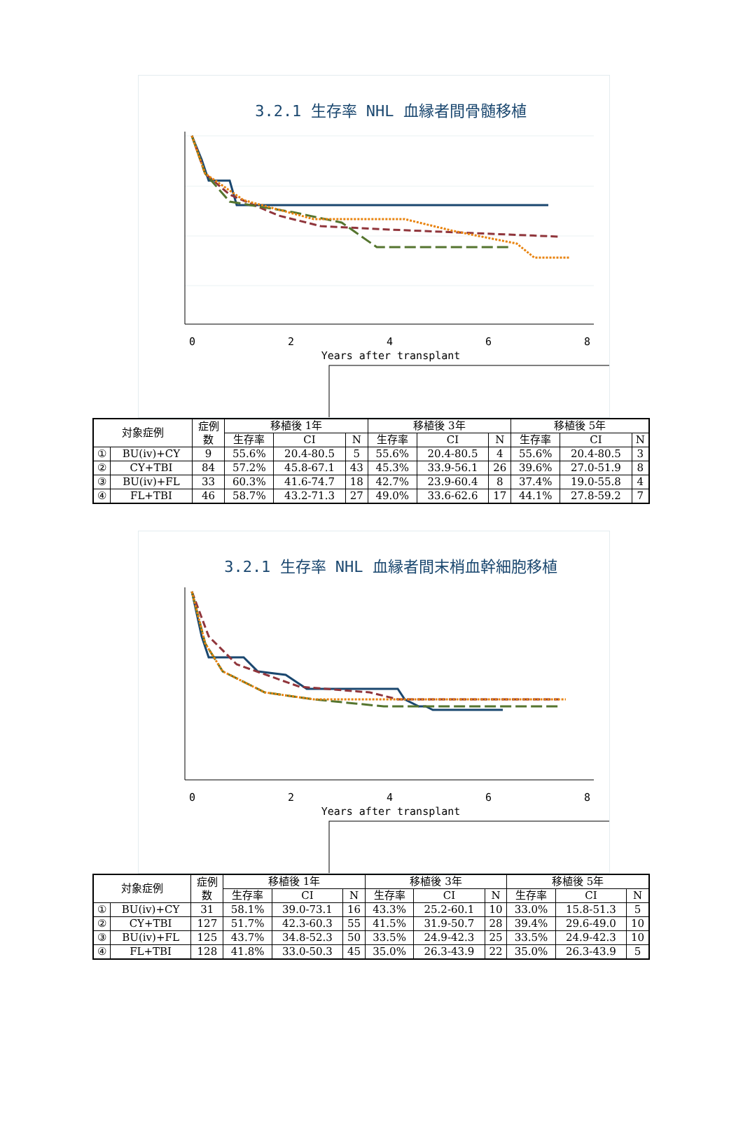3.2.1 生存率 NHL 血縁者間骨髄移植
0
2
4
6
8
Years after transplant
| 対象症例 | | 症例 数 | 移植後 1年 | | | 移植後 3年 | | | 移植後 5年 | | |
| --- | --- | --- | --- | --- | --- | --- | --- | --- | --- | --- | --- |
| | | | 生存率 | CI | N | 生存率 | CI | N | 生存率 | CI | N |
| ① | BU(iv)+CY | 9 | 55.6% | 20.4-80.5 | 5 | 55.6% | 20.4-80.5 | 4 | 55.6% | 20.4-80.5 | 3 |
| ② | CY+TBI | 84 | 57.2% | 45.8-67.1 | 43 | 45.3% | 33.9-56.1 | 26 | 39.6% | 27.0-51.9 | 8 |
| ③ | BU(iv)+FL | 33 | 60.3% | 41.6-74.7 | 18 | 42.7% | 23.9-60.4 | 8 | 37.4% | 19.0-55.8 | 4 |
| ④ | FL+TBI | 46 | 58.7% | 43.2-71.3 | 27 | 49.0% | 33.6-62.6 | 17 | 44.1% | 27.8-59.2 | 7 |
3.2.1 生存率 NHL 血縁者間末梢血幹細胞移植
0
2
4
6
8
Years after transplant
| 対象症例 | | 症例 数 | 移植後 1年 | | | 移植後 3年 | | | 移植後 5年 | | |
| --- | --- | --- | --- | --- | --- | --- | --- | --- | --- | --- | --- |
| | | | 生存率 | CI | N | 生存率 | CI | N | 生存率 | CI | N |
| ① | BU(iv)+CY | 31 | 58.1% | 39.0-73.1 | 16 | 43.3% | 25.2-60.1 | 10 | 33.0% | 15.8-51.3 | 5 |
| ② | CY+TBI | 127 | 51.7% | 42.3-60.3 | 55 | 41.5% | 31.9-50.7 | 28 | 39.4% | 29.6-49.0 | 10 |
| ③ | BU(iv)+FL | 125 | 43.7% | 34.8-52.3 | 50 | 33.5% | 24.9-42.3 | 25 | 33.5% | 24.9-42.3 | 10 |
| ④ | FL+TBI | 128 | 41.8% | 33.0-50.3 | 45 | 35.0% | 26.3-43.9 | 22 | 35.0% | 26.3-43.9 | 5 |